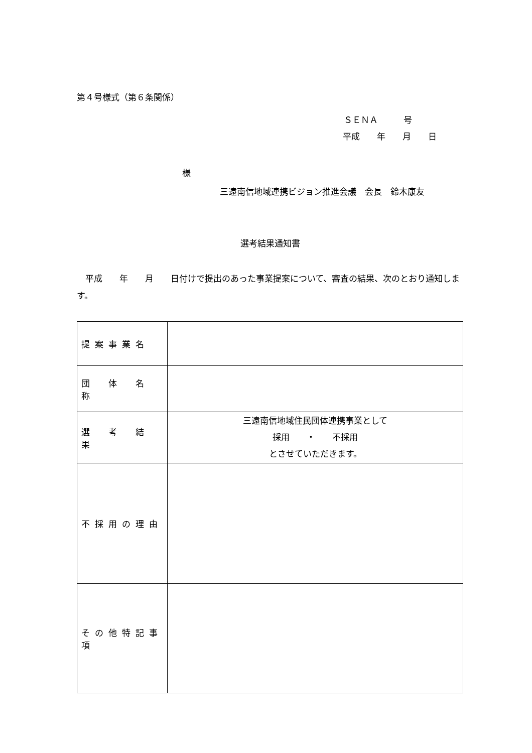第４号様式（第６条関係）
ＳＥＮＡ　　　号
平成　　年　　月　　日
様
三遠南信地域連携ビジョン推進会議　会長　鈴木康友
選考結果通知書
　平成　　年　　月　　日付けで提出のあった事業提案について、審査の結果、次のとおり通知します。
| 提案事業名 | |
| 団 体 名 称 | |
| 選 考 結 果 | 三遠南信地域住民団体連携事業として 採用 ・ 不採用 とさせていただきます。 |
| 不採用の理由 | |
| その他特記事項 | |